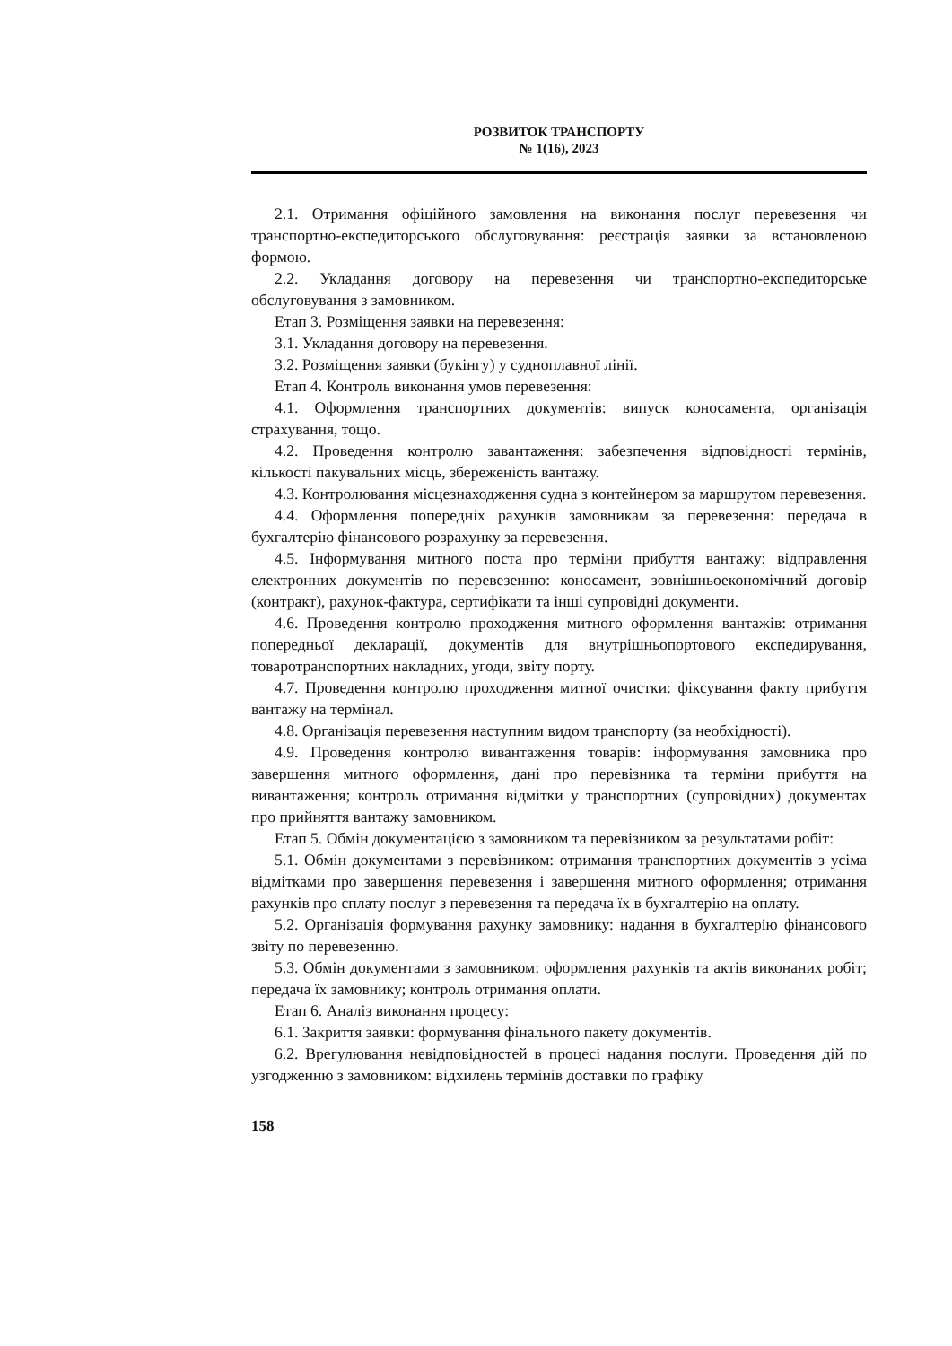РОЗВИТОК ТРАНСПОРТУ
№ 1(16), 2023
2.1. Отримання офіційного замовлення на виконання послуг перевезення чи транспортно-експедиторського обслуговування: реєстрація заявки за встановленою формою.
2.2. Укладання договору на перевезення чи транспортно-експедиторське обслуговування з замовником.
Етап 3. Розміщення заявки на перевезення:
3.1. Укладання договору на перевезення.
3.2. Розміщення заявки (букінгу) у судноплавної лінії.
Етап 4. Контроль виконання умов перевезення:
4.1. Оформлення транспортних документів: випуск коносамента, організація страхування, тощо.
4.2. Проведення контролю завантаження: забезпечення відповідності термінів, кількості пакувальних місць, збереженість вантажу.
4.3. Контролювання місцезнаходження судна з контейнером за маршрутом перевезення.
4.4. Оформлення попередніх рахунків замовникам за перевезення: передача в бухгалтерію фінансового розрахунку за перевезення.
4.5. Інформування митного поста про терміни прибуття вантажу: відправлення електронних документів по перевезенню: коносамент, зовнішньоекономічний договір (контракт), рахунок-фактура, сертифікати та інші супровідні документи.
4.6. Проведення контролю проходження митного оформлення вантажів: отримання попередньої декларації, документів для внутрішньопортового експедирування, товаротранспортних накладних, угоди, звіту порту.
4.7. Проведення контролю проходження митної очистки: фіксування факту прибуття вантажу на термінал.
4.8. Організація перевезення наступним видом транспорту (за необхідності).
4.9. Проведення контролю вивантаження товарів: інформування замовника про завершення митного оформлення, дані про перевізника та терміни прибуття на вивантаження; контроль отримання відмітки у транспортних (супровідних) документах про прийняття вантажу замовником.
Етап 5. Обмін документацією з замовником та перевізником за результатами робіт:
5.1. Обмін документами з перевізником: отримання транспортних документів з усіма відмітками про завершення перевезення і завершення митного оформлення; отримання рахунків про сплату послуг з перевезення та передача їх в бухгалтерію на оплату.
5.2. Організація формування рахунку замовнику: надання в бухгалтерію фінансового звіту по перевезенню.
5.3. Обмін документами з замовником: оформлення рахунків та актів виконаних робіт; передача їх замовнику; контроль отримання оплати.
Етап 6. Аналіз виконання процесу:
6.1. Закриття заявки: формування фінального пакету документів.
6.2. Врегулювання невідповідностей в процесі надання послуги. Проведення дій по узгодженню з замовником: відхилень термінів доставки по графіку
158